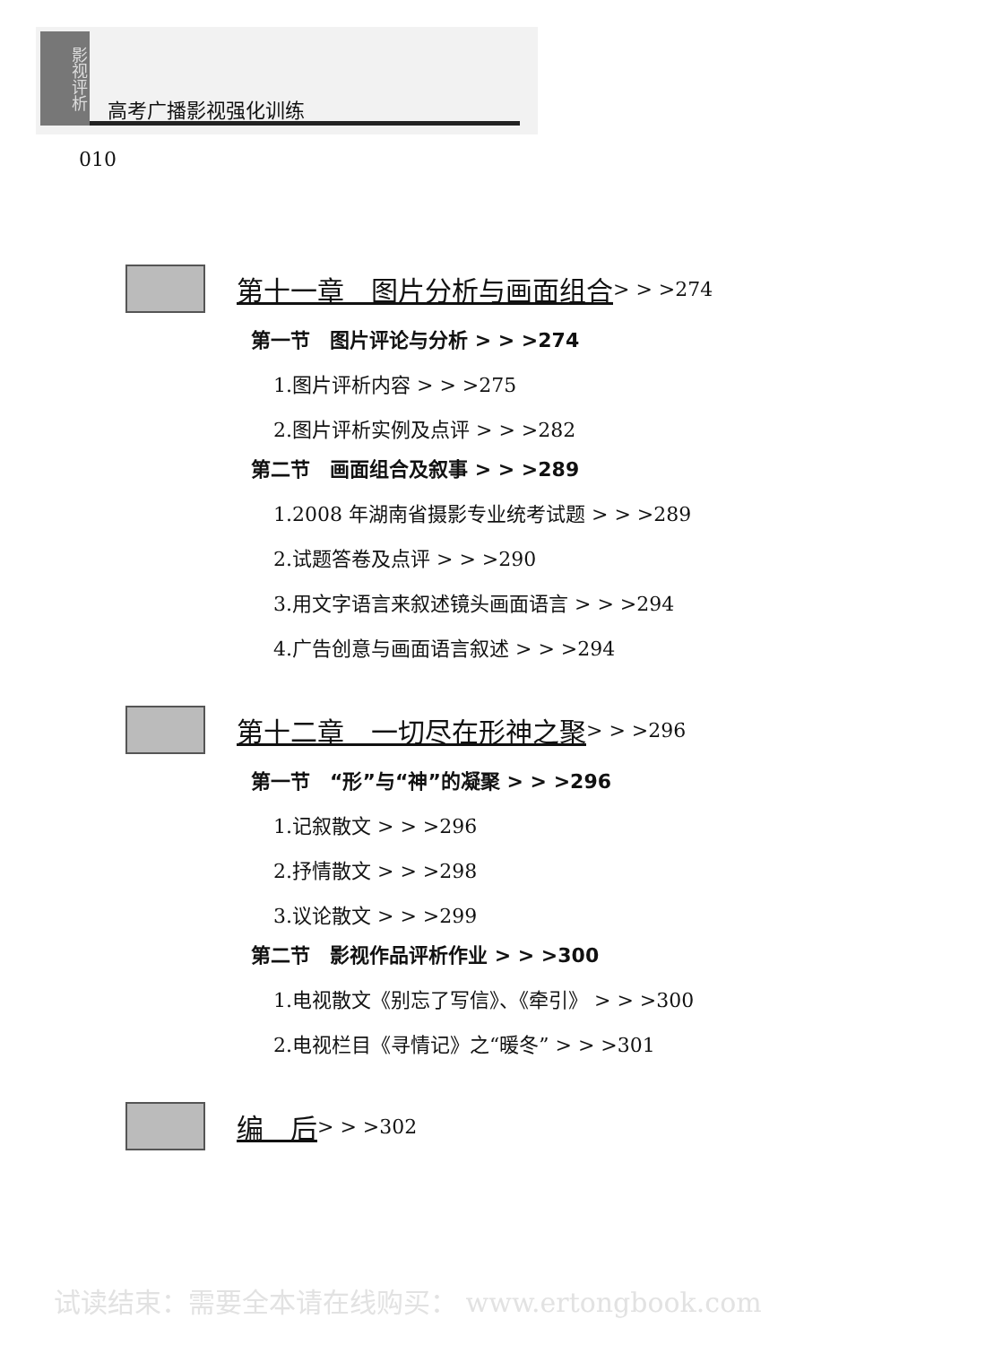影视评析
高考广播影视强化训练
010
第十一章　图片分析与画面组合 > > >274
第一节　图片评论与分析 > > >274
1.图片评析内容 > > >275
2.图片评析实例及点评 > > >282
第二节　画面组合及叙事 > > >289
1.2008 年湖南省摄影专业统考试题 > > >289
2.试题答卷及点评 > > >290
3.用文字语言来叙述镜头画面语言 > > >294
4.广告创意与画面语言叙述 > > >294
第十二章　一切尽在形神之聚 > > >296
第一节　“形”与“神”的凝聚 > > >296
1.记叙散文 > > >296
2.抒情散文 > > >298
3.议论散文 > > >299
第二节　影视作品评析作业 > > >300
1.电视散文《别忘了写信》、《牵引》 > > >300
2.电视栏目《寻情记》之“暖冬” > > >301
编　后 > > >302
试读结束：需要全本请在线购买： www.ertongbook.com